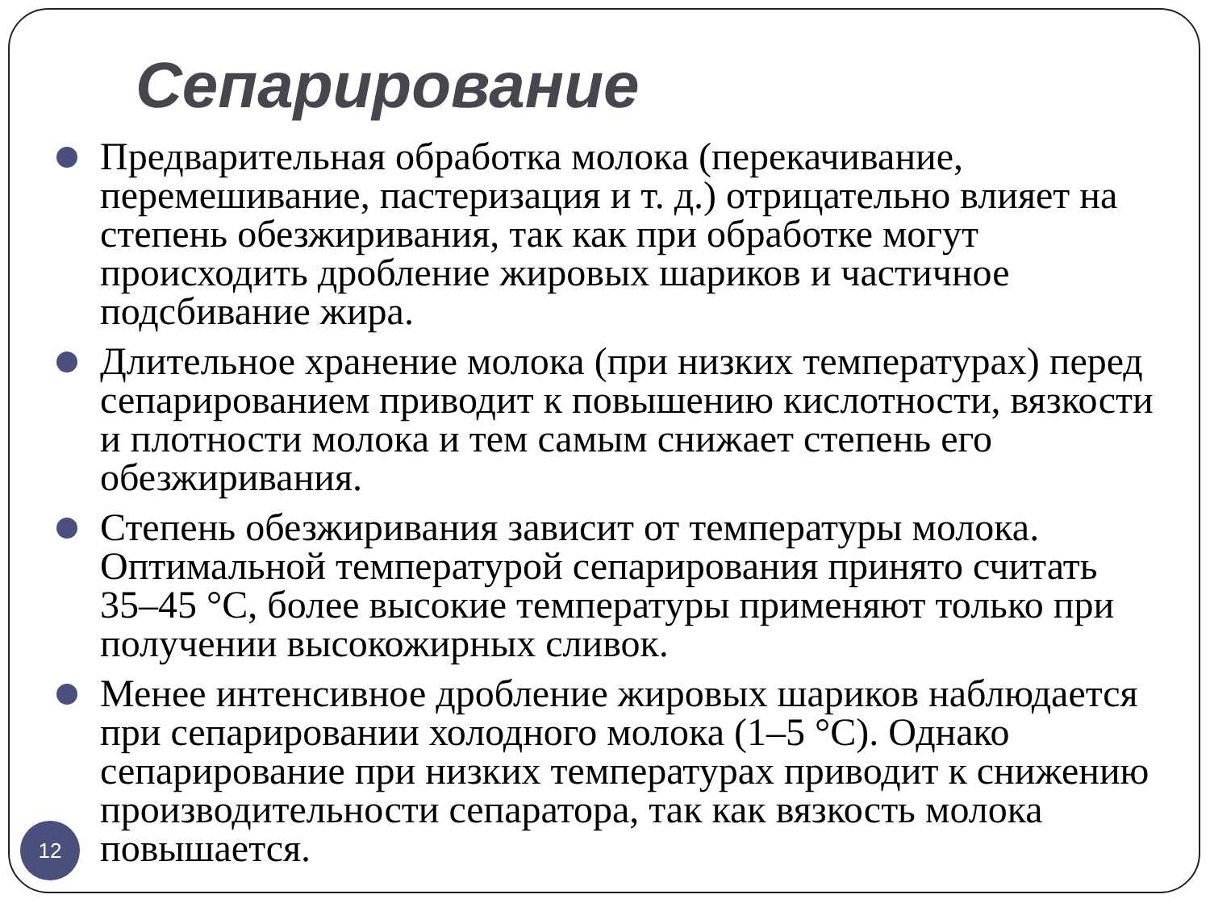Сепарирование
Предварительная обработка молока (перекачивание, перемешивание, пастеризация и т. д.) отрицательно влияет на степень обезжиривания, так как при обработке могут происходить дробление жировых шариков и частичное подсбивание жира.
Длительное хранение молока (при низких температурах) перед сепарированием приводит к повышению кислотности, вязкости и плотности молока и тем самым снижает степень его обезжиривания.
Степень обезжиривания зависит от температуры молока. Оптимальной температурой сепарирования принято считать 35–45 °С, более высокие температуры применяют только при получении высокожирных сливок.
Менее интенсивное дробление жировых шариков наблюдается при сепарировании холодного молока (1–5 °С). Однако сепарирование при низких температурах приводит к снижению производительности сепаратора, так как вязкость молока повышается.
12